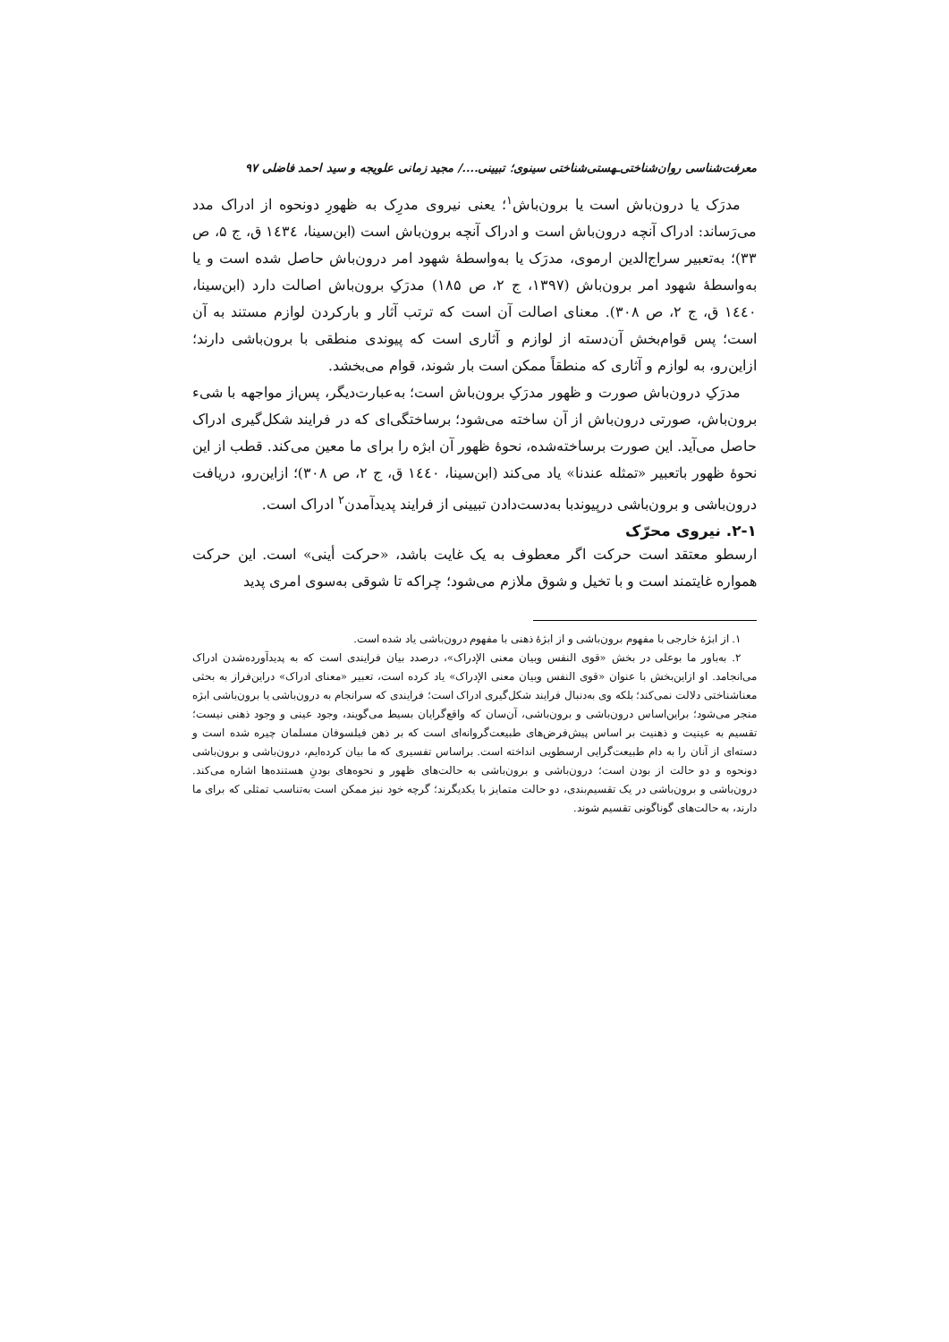معرفت‌شناسی روان‌شناختی‌ـهستی‌شناختی سینوی؛ تبیینی..../ مجید زمانی علویجه و سید احمد فاضلی ۹۷
مدرَک یا درون‌باش است یا برون‌باش<sup>۱</sup>؛ یعنی نیروی مدرِک به ظهورِ دونحوه از ادراک مدد می‌رَساند: ادراک آنچه درون‌باش است و ادراک آنچه برون‌باش است (ابن‌سینا، ۱٤۳٤ ق، ج ۵، ص ۳۳)؛ به‌تعبیر سراج‌الدین ارموی، مدرَک یا به‌واسطهٔ شهود امر درون‌باش حاصل شده است و یا به‌واسطهٔ شهود امر برون‌باش (۱۳۹۷، ج ۲، ص ۱۸۵) مدرَکِ برون‌باش اصالت دارد (ابن‌سینا، ۱٤٤۰ ق، ج ۲، ص ۳۰۸). معنای اصالت آن است که ترتب آثار و بارکردن لوازم مستند به آن است؛ پس قوام‌بخش آن‌دسته از لوازم و آثاری است که پیوندی منطقی با برون‌باشی دارند؛ ازاین‌رو، به لوازم و آثاری که منطقاً ممکن است بار شوند، قوام می‌بخشد.
مدرَکِ درون‌باش صورت و ظهور مدرَکِ برون‌باش است؛ به‌عبارت‌دیگر، پس‌از مواجهه با شیء برون‌باش، صورتی درون‌باش از آن ساخته می‌شود؛ برساختگی‌ای که در فرایند شکل‌گیری ادراک حاصل می‌آید. این صورت برساخته‌شده، نحوهٔ ظهور آن ابژه را برای ما معین می‌کند. قطب از این نحوهٔ ظهور باتعبیر «تمثله عندنا» یاد می‌کند (ابن‌سینا، ۱٤٤۰ ق، ج ۲، ص ۳۰۸)؛ ازاین‌رو، دریافت درون‌باشی و برون‌باشی درپیوندبا به‌دست‌دادن تبیینی از فرایند پدیدآمدن<sup>۲</sup> ادراک است.
۲-۱. نیروی محرّک
ارسطو معتقد است حرکت اگر معطوف به یک غایت باشد، «حرکت أینی» است. این حرکت همواره غایتمند است و با تخیل و شوق ملازم می‌شود؛ چراکه تا شوقی به‌سوی امری پدید
۱. از ابژهٔ خارجی با مفهوم برون‌باشی و از ابژهٔ ذهنی با مفهوم درون‌باشی یاد شده است.
۲. به‌باور ما بوعلی در بخش «قوی النفس وبیان معنی الإدراک»، درصدد بیان فرایندی است که به پدیدآورده‌شدن ادراک می‌انجامد. او ازاین‌بخش با عنوان «قوی النفس وبیان معنی الإدراک» یاد کرده است، تعبیر «معنای ادراک» دراین‌فراز به بحثی معناشناختی دلالت نمی‌کند؛ بلکه وی به‌دنبال فرایند شکل‌گیری ادراک است؛ فرایندی که سرانجام به درون‌باشی یا برون‌باشی ابژه منجر می‌شود؛ براین‌اساس درون‌باشی و برون‌باشی، آن‌سان که واقع‌گرایان بسیط می‌گویند، وجود عینی و وجود ذهنی نیست؛ تقسیم به عینیت و ذهنیت بر اساس پیش‌فرض‌های طبیعت‌گروانه‌ای است که بر ذهن فیلسوفان مسلمان چیره شده است و دسته‌ای از آنان را به دام طبیعت‌گرایی ارسطویی انداخته است. براساس تفسیری که ما بیان کرده‌ایم، درون‌باشی و برون‌باشی دونحوه و دو حالت از بودن است؛ درون‌باشی و برون‌باشی به حالت‌های ظهور و نحوه‌های بودنِ هستنده‌ها اشاره می‌کند. درون‌باشی و برون‌باشی در یک تقسیم‌بندی، دو حالت متمایز با یکدیگرند؛ گرچه خود نیز ممکن است به‌تناسب تمثلی که برای ما دارند، به حالت‌های گوناگونی تقسیم شوند.